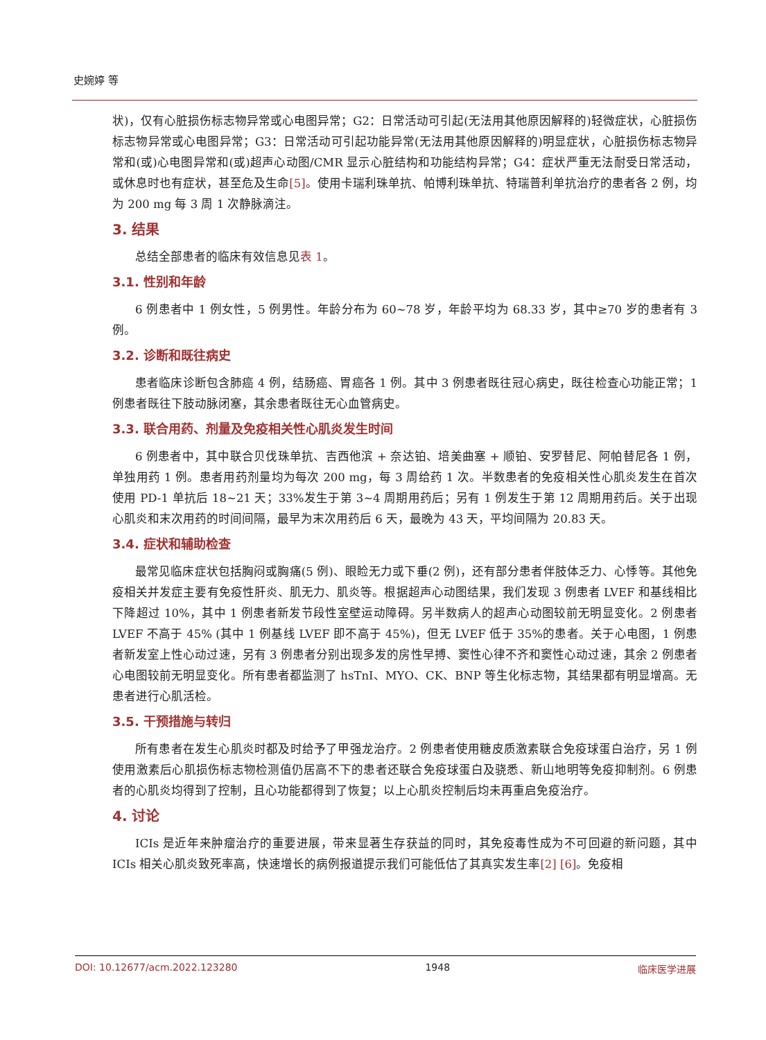史婉婷 等
状)，仅有心脏损伤标志物异常或心电图异常；G2：日常活动可引起(无法用其他原因解释的)轻微症状，心脏损伤标志物异常或心电图异常；G3：日常活动可引起功能异常(无法用其他原因解释的)明显症状，心脏损伤标志物异常和(或)心电图异常和(或)超声心动图/CMR 显示心脏结构和功能结构异常；G4：症状严重无法耐受日常活动，或休息时也有症状，甚至危及生命[5]。使用卡瑞利珠单抗、帕博利珠单抗、特瑞普利单抗治疗的患者各 2 例，均为 200 mg 每 3 周 1 次静脉滴注。
3. 结果
总结全部患者的临床有效信息见表 1。
3.1. 性别和年龄
6 例患者中 1 例女性，5 例男性。年龄分布为 60~78 岁，年龄平均为 68.33 岁，其中≥70 岁的患者有 3 例。
3.2. 诊断和既往病史
患者临床诊断包含肺癌 4 例，结肠癌、胃癌各 1 例。其中 3 例患者既往冠心病史，既往检查心功能正常；1 例患者既往下肢动脉闭塞，其余患者既往无心血管病史。
3.3. 联合用药、剂量及免疫相关性心肌炎发生时间
6 例患者中，其中联合贝伐珠单抗、吉西他滨 + 奈达铂、培美曲塞 + 顺铂、安罗替尼、阿帕替尼各 1 例，单独用药 1 例。患者用药剂量均为每次 200 mg，每 3 周给药 1 次。半数患者的免疫相关性心肌炎发生在首次使用 PD-1 单抗后 18~21 天；33%发生于第 3~4 周期用药后；另有 1 例发生于第 12 周期用药后。关于出现心肌炎和末次用药的时间间隔，最早为末次用药后 6 天，最晚为 43 天，平均间隔为 20.83 天。
3.4. 症状和辅助检查
最常见临床症状包括胸闷或胸痛(5 例)、眼睑无力或下垂(2 例)，还有部分患者伴肢体乏力、心悸等。其他免疫相关并发症主要有免疫性肝炎、肌无力、肌炎等。根据超声心动图结果，我们发现 3 例患者 LVEF 和基线相比下降超过 10%，其中 1 例患者新发节段性室壁运动障碍。另半数病人的超声心动图较前无明显变化。2 例患者 LVEF 不高于 45% (其中 1 例基线 LVEF 即不高于 45%)，但无 LVEF 低于 35%的患者。关于心电图，1 例患者新发室上性心动过速，另有 3 例患者分别出现多发的房性早搏、窦性心律不齐和窦性心动过速，其余 2 例患者心电图较前无明显变化。所有患者都监测了 hsTnI、MYO、CK、BNP 等生化标志物，其结果都有明显增高。无患者进行心肌活检。
3.5. 干预措施与转归
所有患者在发生心肌炎时都及时给予了甲强龙治疗。2 例患者使用糖皮质激素联合免疫球蛋白治疗，另 1 例使用激素后心肌损伤标志物检测值仍居高不下的患者还联合免疫球蛋白及骁悉、新山地明等免疫抑制剂。6 例患者的心肌炎均得到了控制，且心功能都得到了恢复；以上心肌炎控制后均未再重启免疫治疗。
4. 讨论
ICIs 是近年来肿瘤治疗的重要进展，带来显著生存获益的同时，其免疫毒性成为不可回避的新问题，其中 ICIs 相关心肌炎致死率高，快速增长的病例报道提示我们可能低估了其真实发生率[2] [6]。免疫相
DOI: 10.12677/acm.2022.123280 1948 临床医学进展